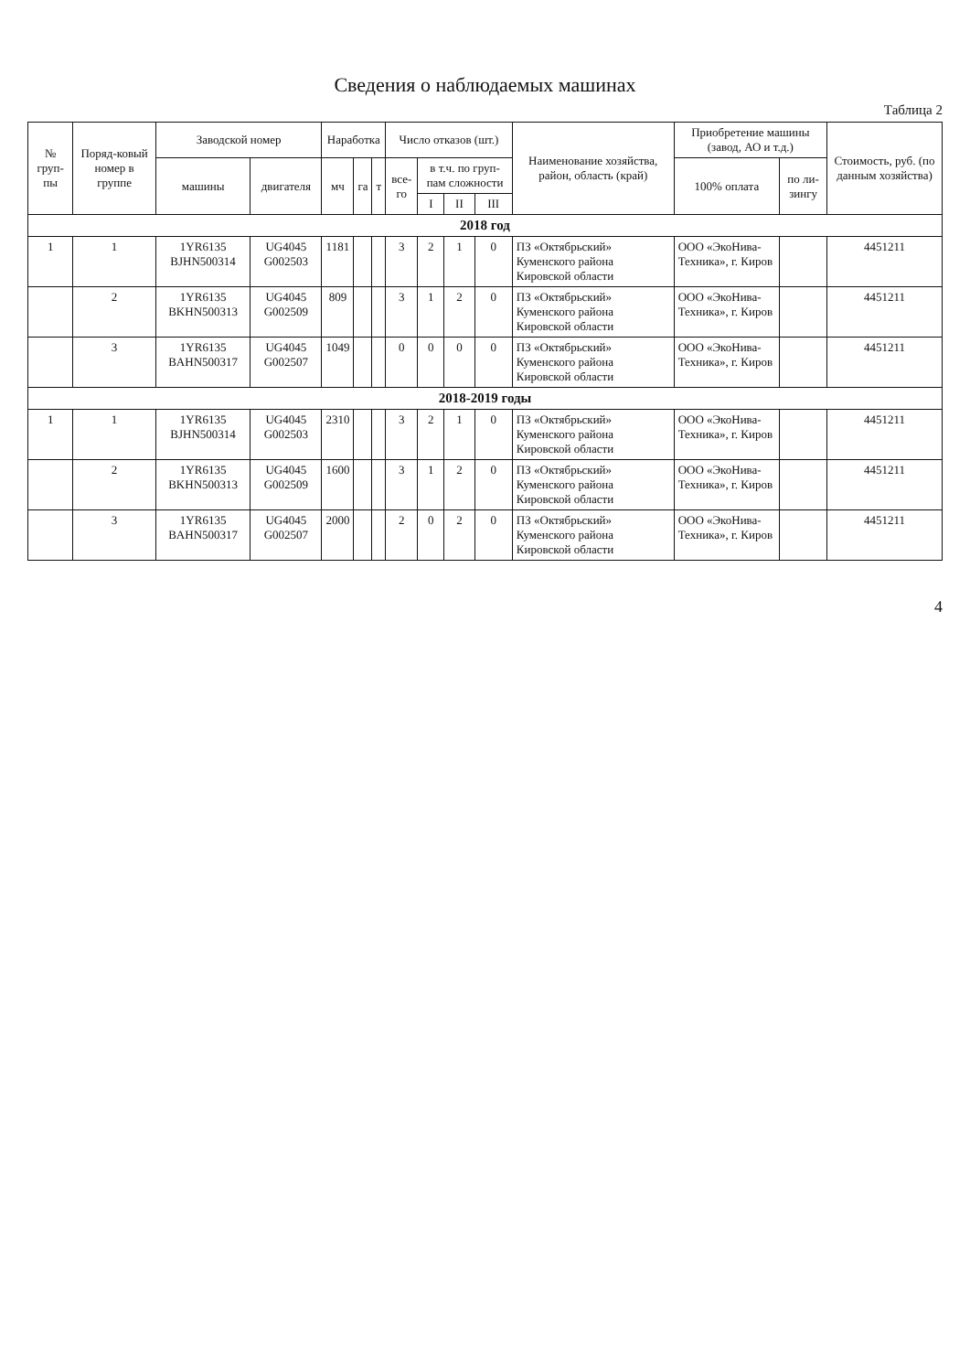Сведения о наблюдаемых машинах
Таблица 2
| № груп-пы | Поряд-ковый номер в группе | Заводской номер | | Наработка | | | Число отказов (шт.) | | | | Наименование хозяйства, район, область (край) | Приобретение машины (завод, АО и т.д.) | | Стоимость, руб. (по данным хозяйства) |
| --- | --- | --- | --- | --- | --- | --- | --- | --- | --- | --- | --- | --- | --- | --- |
| | | машины | двигателя | мч | га | т | все-го | в т.ч. по груп-пам сложности | | | | 100% оплата | по ли-зингу | |
| | | | | | | | | I | II | III | | | | |
| 2018 год | | | | | | | | | | | | | | |
| 1 | 1 | 1YR6135 BJHN500314 | UG4045 G002503 | 1181 | | | 3 | 2 | 1 | 0 | ПЗ «Октябрьский» Куменского района Кировской области | ООО «ЭкоНива-Техника», г. Киров | | 4451211 |
| | 2 | 1YR6135 BKHN500313 | UG4045 G002509 | 809 | | | 3 | 1 | 2 | 0 | ПЗ «Октябрьский» Куменского района Кировской области | ООО «ЭкоНива-Техника», г. Киров | | 4451211 |
| | 3 | 1YR6135 BAHN500317 | UG4045 G002507 | 1049 | | | 0 | 0 | 0 | 0 | ПЗ «Октябрьский» Куменского района Кировской области | ООО «ЭкоНива-Техника», г. Киров | | 4451211 |
| 2018-2019 годы | | | | | | | | | | | | | | |
| 1 | 1 | 1YR6135 BJHN500314 | UG4045 G002503 | 2310 | | | 3 | 2 | 1 | 0 | ПЗ «Октябрьский» Куменского района Кировской области | ООО «ЭкоНива-Техника», г. Киров | | 4451211 |
| | 2 | 1YR6135 BKHN500313 | UG4045 G002509 | 1600 | | | 3 | 1 | 2 | 0 | ПЗ «Октябрьский» Куменского района Кировской области | ООО «ЭкоНива-Техника», г. Киров | | 4451211 |
| | 3 | 1YR6135 BAHN500317 | UG4045 G002507 | 2000 | | | 2 | 0 | 2 | 0 | ПЗ «Октябрьский» Куменского района Кировской области | ООО «ЭкоНива-Техника», г. Киров | | 4451211 |
4